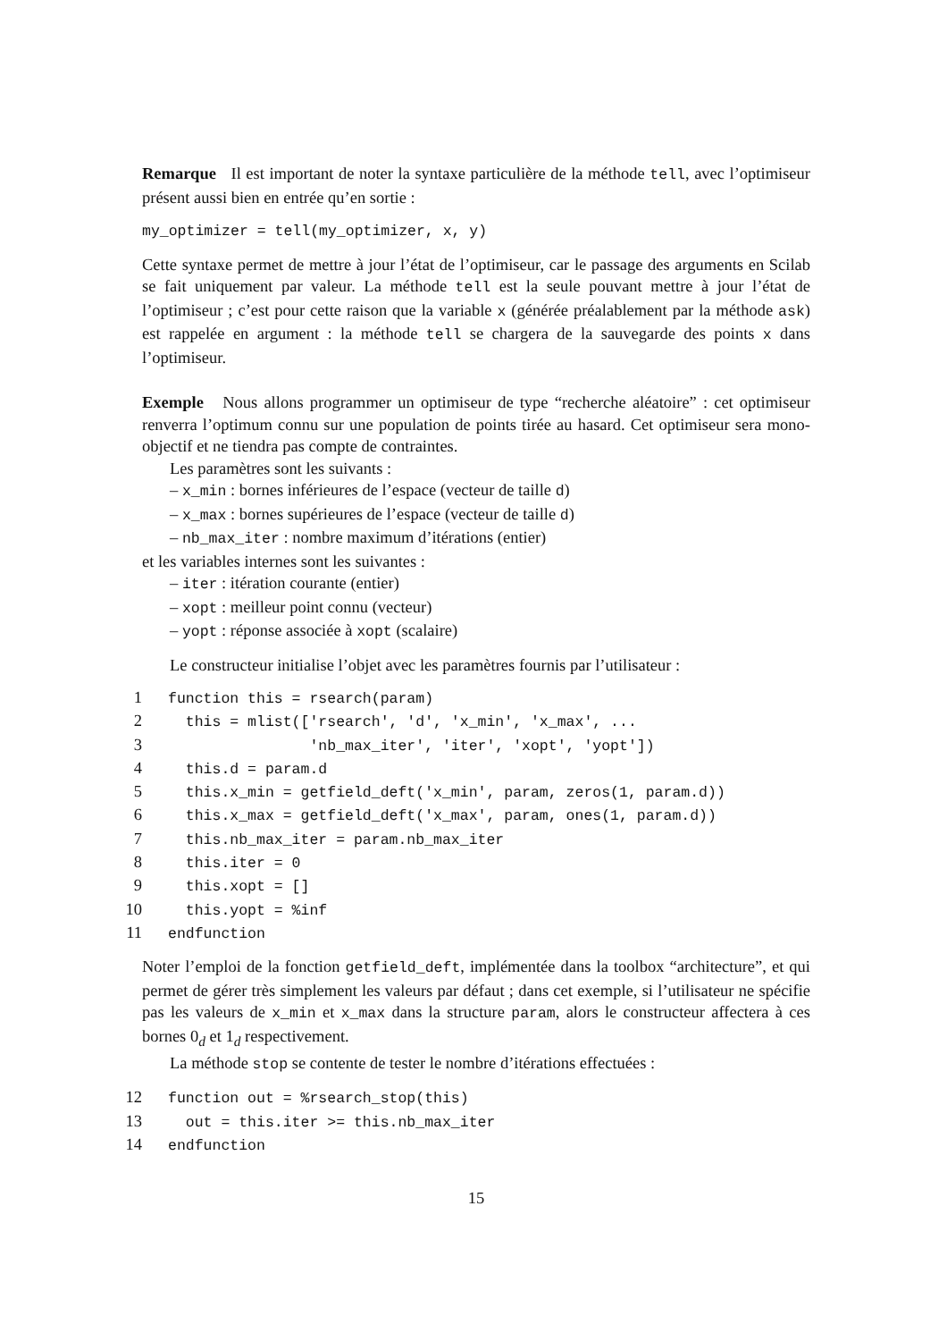Remarque Il est important de noter la syntaxe particulière de la méthode tell, avec l’optimiseur présent aussi bien en entrée qu’en sortie :
my_optimizer = tell(my_optimizer, x, y)
Cette syntaxe permet de mettre à jour l’état de l’optimiseur, car le passage des arguments en Scilab se fait uniquement par valeur. La méthode tell est la seule pouvant mettre à jour l’état de l’optimiseur ; c’est pour cette raison que la variable x (générée préalablement par la méthode ask) est rappelée en argument : la méthode tell se chargera de la sauvegarde des points x dans l’optimiseur.
Exemple Nous allons programmer un optimiseur de type “recherche aléatoire” : cet optimiseur renverra l’optimum connu sur une population de points tirée au hasard. Cet optimiseur sera mono-objectif et ne tiendra pas compte de contraintes.
Les paramètres sont les suivants :
– x_min : bornes inférieures de l’espace (vecteur de taille d)
– x_max : bornes supérieures de l’espace (vecteur de taille d)
– nb_max_iter : nombre maximum d’itérations (entier)
et les variables internes sont les suivantes :
– iter : itération courante (entier)
– xopt : meilleur point connu (vecteur)
– yopt : réponse associée à xopt (scalaire)
Le constructeur initialise l’objet avec les paramètres fournis par l’utilisateur :
1 function this = rsearch(param) 2 this = mlist(['rsearch', 'd', 'x_min', 'x_max', ... 3 'nb_max_iter', 'iter', 'xopt', 'yopt']) 4 this.d = param.d 5 this.x_min = getfield_deft('x_min', param, zeros(1, param.d)) 6 this.x_max = getfield_deft('x_max', param, ones(1, param.d)) 7 this.nb_max_iter = param.nb_max_iter 8 this.iter = 0 9 this.xopt = [] 10 this.yopt = %inf 11 endfunction
Noter l’emploi de la fonction getfield_deft, implémentée dans la toolbox “architecture”, et qui permet de gérer très simplement les valeurs par défaut ; dans cet exemple, si l’utilisateur ne spécifie pas les valeurs de x_min et x_max dans la structure param, alors le constructeur affectera à ces bornes 0<sub>d</sub> et 1<sub>d</sub> respectivement.
La méthode stop se contente de tester le nombre d’itérations effectuées :
12 function out = %rsearch_stop(this) 13 out = this.iter >= this.nb_max_iter 14 endfunction
15